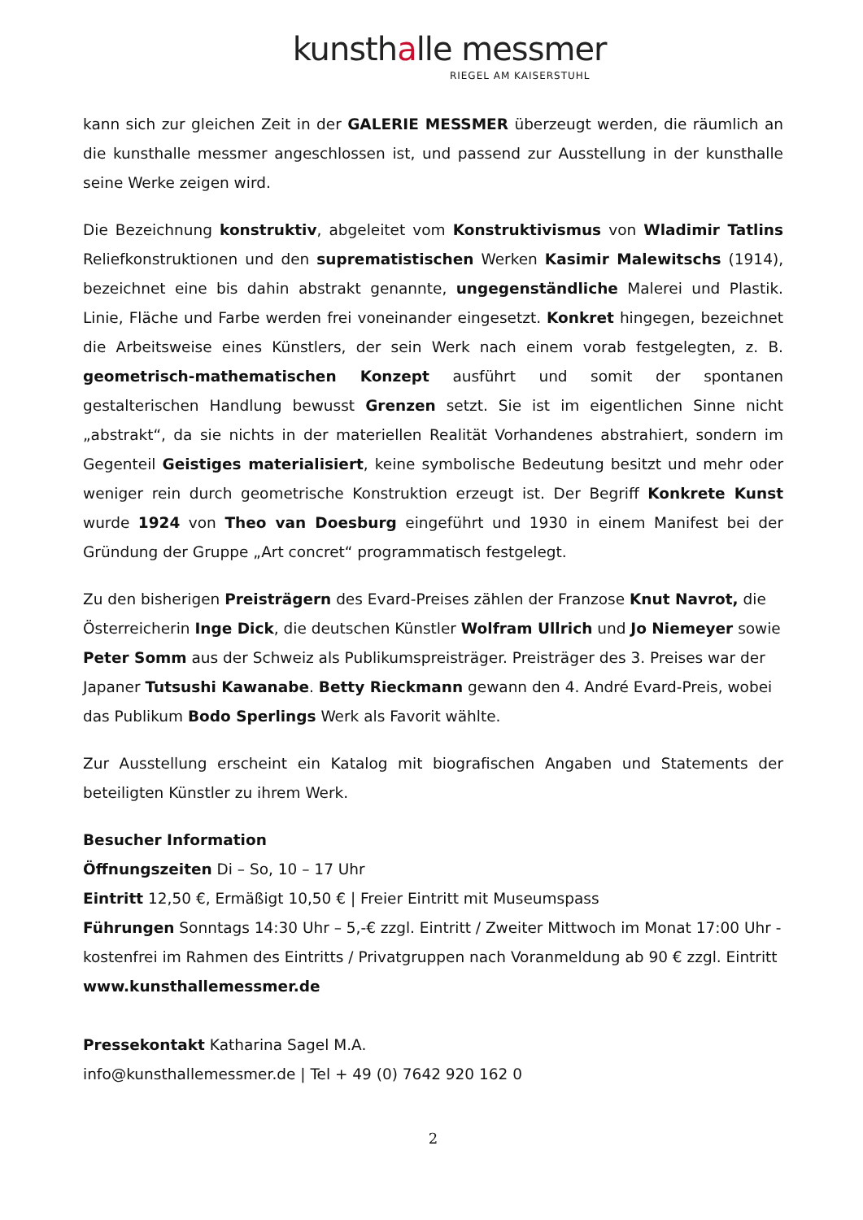kunsthalle messmer
RIEGEL AM KAISERSTUHL
kann sich zur gleichen Zeit in der GALERIE MESSMER überzeugt werden, die räumlich an die kunsthalle messmer angeschlossen ist, und passend zur Ausstellung in der kunsthalle seine Werke zeigen wird.
Die Bezeichnung konstruktiv, abgeleitet vom Konstruktivismus von Wladimir Tatlins Reliefkonstruktionen und den suprematistischen Werken Kasimir Malewitschs (1914), bezeichnet eine bis dahin abstrakt genannte, ungegenständliche Malerei und Plastik. Linie, Fläche und Farbe werden frei voneinander eingesetzt. Konkret hingegen, bezeichnet die Arbeitsweise eines Künstlers, der sein Werk nach einem vorab festgelegten, z. B. geometrisch-mathematischen Konzept ausführt und somit der spontanen gestalterischen Handlung bewusst Grenzen setzt. Sie ist im eigentlichen Sinne nicht „abstrakt“, da sie nichts in der materiellen Realität Vorhandenes abstrahiert, sondern im Gegenteil Geistiges materialisiert, keine symbolische Bedeutung besitzt und mehr oder weniger rein durch geometrische Konstruktion erzeugt ist. Der Begriff Konkrete Kunst wurde 1924 von Theo van Doesburg eingeführt und 1930 in einem Manifest bei der Gründung der Gruppe „Art concret“ programmatisch festgelegt.
Zu den bisherigen Preisträgern des Evard-Preises zählen der Franzose Knut Navrot, die Österreicherin Inge Dick, die deutschen Künstler Wolfram Ullrich und Jo Niemeyer sowie Peter Somm aus der Schweiz als Publikumspreisträger. Preisträger des 3. Preises war der Japaner Tutsushi Kawanabe. Betty Rieckmann gewann den 4. André Evard-Preis, wobei das Publikum Bodo Sperlings Werk als Favorit wählte.
Zur Ausstellung erscheint ein Katalog mit biografischen Angaben und Statements der beteiligten Künstler zu ihrem Werk.
Besucher Information
Öffnungszeiten Di – So, 10 – 17 Uhr
Eintritt 12,50 €, Ermäßigt 10,50 € | Freier Eintritt mit Museumspass
Führungen Sonntags 14:30 Uhr – 5,-€ zzgl. Eintritt / Zweiter Mittwoch im Monat 17:00 Uhr - kostenfrei im Rahmen des Eintritts / Privatgruppen nach Voranmeldung ab 90 € zzgl. Eintritt
www.kunsthallemessmer.de
Pressekontakt Katharina Sagel M.A.
info@kunsthallemessmer.de | Tel + 49 (0) 7642 920 162 0
2